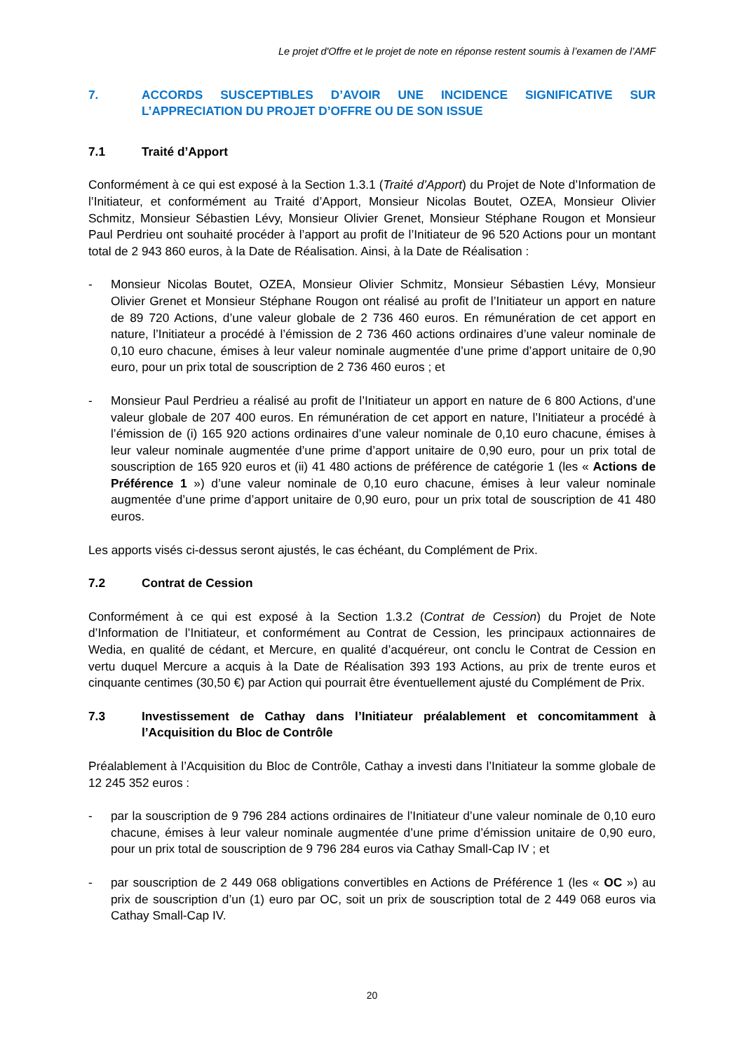Le projet d'Offre et le projet de note en réponse restent soumis à l’examen de l’AMF
7. ACCORDS SUSCEPTIBLES D’AVOIR UNE INCIDENCE SIGNIFICATIVE SUR L’APPRECIATION DU PROJET D’OFFRE OU DE SON ISSUE
7.1 Traité d’Apport
Conformément à ce qui est exposé à la Section 1.3.1 (Traité d’Apport) du Projet de Note d’Information de l’Initiateur, et conformément au Traité d’Apport, Monsieur Nicolas Boutet, OZEA, Monsieur Olivier Schmitz, Monsieur Sébastien Lévy, Monsieur Olivier Grenet, Monsieur Stéphane Rougon et Monsieur Paul Perdrieu ont souhaité procéder à l’apport au profit de l’Initiateur de 96 520 Actions pour un montant total de 2 943 860 euros, à la Date de Réalisation. Ainsi, à la Date de Réalisation :
- Monsieur Nicolas Boutet, OZEA, Monsieur Olivier Schmitz, Monsieur Sébastien Lévy, Monsieur Olivier Grenet et Monsieur Stéphane Rougon ont réalisé au profit de l’Initiateur un apport en nature de 89 720 Actions, d’une valeur globale de 2 736 460 euros. En rémunération de cet apport en nature, l’Initiateur a procédé à l’émission de 2 736 460 actions ordinaires d’une valeur nominale de 0,10 euro chacune, émises à leur valeur nominale augmentée d’une prime d’apport unitaire de 0,90 euro, pour un prix total de souscription de 2 736 460 euros ; et
- Monsieur Paul Perdrieu a réalisé au profit de l’Initiateur un apport en nature de 6 800 Actions, d’une valeur globale de 207 400 euros. En rémunération de cet apport en nature, l’Initiateur a procédé à l’émission de (i) 165 920 actions ordinaires d’une valeur nominale de 0,10 euro chacune, émises à leur valeur nominale augmentée d’une prime d’apport unitaire de 0,90 euro, pour un prix total de souscription de 165 920 euros et (ii) 41 480 actions de préférence de catégorie 1 (les « Actions de Préférence 1 ») d’une valeur nominale de 0,10 euro chacune, émises à leur valeur nominale augmentée d’une prime d’apport unitaire de 0,90 euro, pour un prix total de souscription de 41 480 euros.
Les apports visés ci-dessus seront ajustés, le cas échéant, du Complément de Prix.
7.2 Contrat de Cession
Conformément à ce qui est exposé à la Section 1.3.2 (Contrat de Cession) du Projet de Note d’Information de l’Initiateur, et conformément au Contrat de Cession, les principaux actionnaires de Wedia, en qualité de cédant, et Mercure, en qualité d’acquéreur, ont conclu le Contrat de Cession en vertu duquel Mercure a acquis à la Date de Réalisation 393 193 Actions, au prix de trente euros et cinquante centimes (30,50 €) par Action qui pourrait être éventuellement ajusté du Complément de Prix.
7.3 Investissement de Cathay dans l’Initiateur préalablement et concomitamment à l’Acquisition du Bloc de Contrôle
Préalablement à l’Acquisition du Bloc de Contrôle, Cathay a investi dans l’Initiateur la somme globale de 12 245 352 euros :
- par la souscription de 9 796 284 actions ordinaires de l’Initiateur d’une valeur nominale de 0,10 euro chacune, émises à leur valeur nominale augmentée d’une prime d’émission unitaire de 0,90 euro, pour un prix total de souscription de 9 796 284 euros via Cathay Small-Cap IV ; et
- par souscription de 2 449 068 obligations convertibles en Actions de Préférence 1 (les « OC ») au prix de souscription d’un (1) euro par OC, soit un prix de souscription total de 2 449 068 euros via Cathay Small-Cap IV.
20